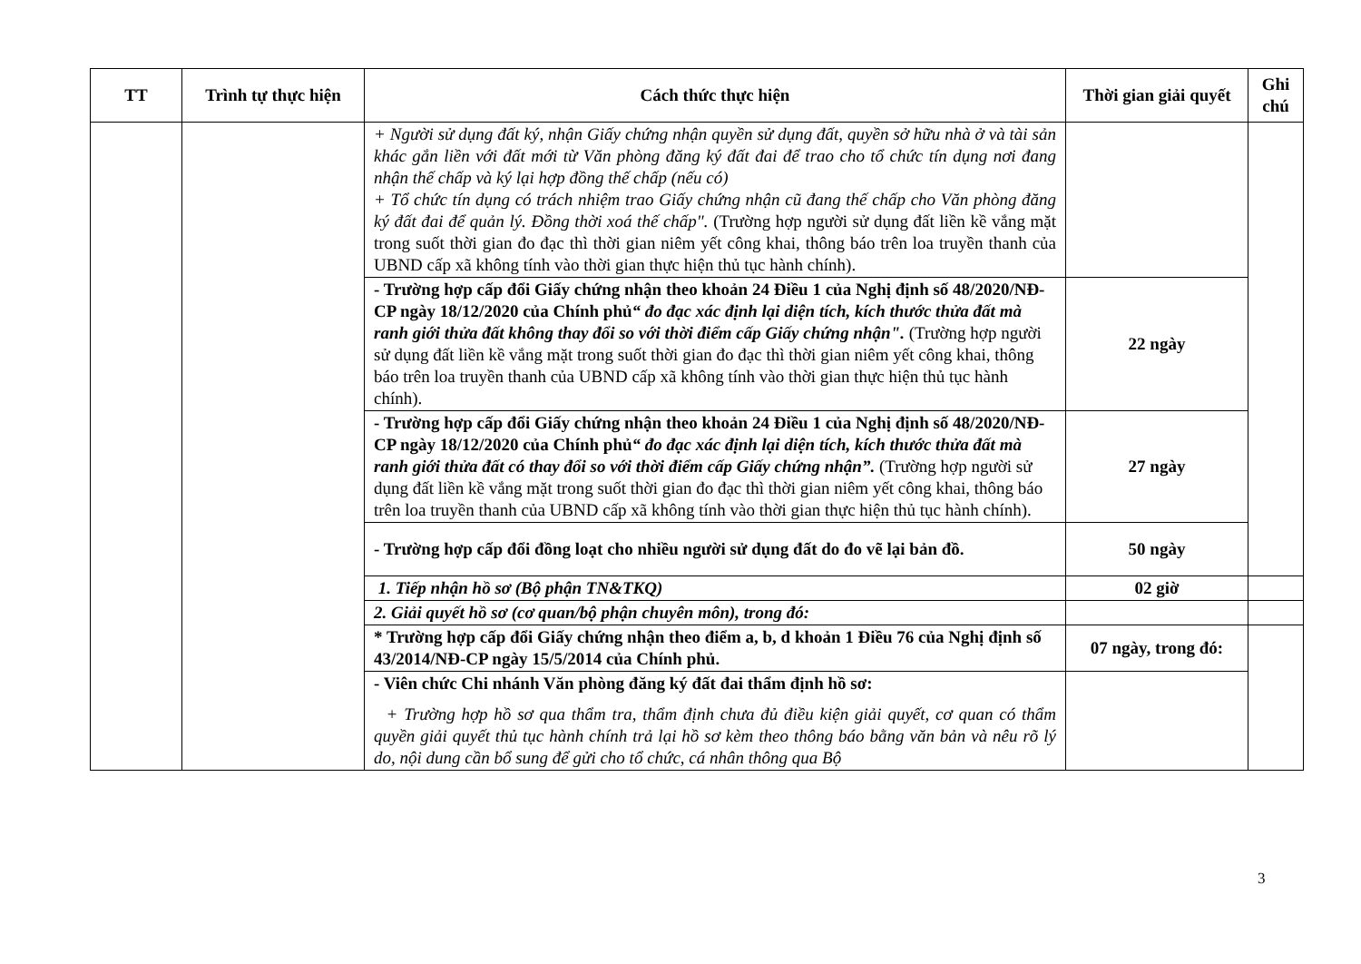| TT | Trình tự thực hiện | Cách thức thực hiện | Thời gian giải quyết | Ghi chú |
| --- | --- | --- | --- | --- |
| | | + Người sử dụng đất ký, nhận Giấy chứng nhận quyền sử dụng đất, quyền sở hữu nhà ở và tài sản khác gắn liền với đất mới từ Văn phòng đăng ký đất đai để trao cho tổ chức tín dụng nơi đang nhận thế chấp và ký lại hợp đồng thế chấp (nếu có) + Tổ chức tín dụng có trách nhiệm trao Giấy chứng nhận cũ đang thế chấp cho Văn phòng đăng ký đất đai để quản lý. Đồng thời xoá thế chấp". (Trường hợp người sử dụng đất liền kề vắng mặt trong suốt thời gian đo đạc thì thời gian niêm yết công khai, thông báo trên loa truyền thanh của UBND cấp xã không tính vào thời gian thực hiện thủ tục hành chính). | | |
| | | - Trường hợp cấp đổi Giấy chứng nhận theo khoản 24 Điều 1 của Nghị định số 48/2020/NĐ-CP ngày 18/12/2020 của Chính phủ “ đo đạc xác định lại diện tích, kích thước thửa đất mà ranh giới thửa đất không thay đổi so với thời điểm cấp Giấy chứng nhận". (Trường hợp người sử dụng đất liền kề vắng mặt trong suốt thời gian đo đạc thì thời gian niêm yết công khai, thông báo trên loa truyền thanh của UBND cấp xã không tính vào thời gian thực hiện thủ tục hành chính). | 22 ngày | |
| | | - Trường hợp cấp đổi Giấy chứng nhận theo khoản 24 Điều 1 của Nghị định số 48/2020/NĐ-CP ngày 18/12/2020 của Chính phủ “ đo đạc xác định lại diện tích, kích thước thửa đất mà ranh giới thửa đất có thay đổi so với thời điểm cấp Giấy chứng nhận”. (Trường hợp người sử dụng đất liền kề vắng mặt trong suốt thời gian đo đạc thì thời gian niêm yết công khai, thông báo trên loa truyền thanh của UBND cấp xã không tính vào thời gian thực hiện thủ tục hành chính). | 27 ngày | |
| | | - Trường hợp cấp đổi đồng loạt cho nhiều người sử dụng đất do đo vẽ lại bản đồ. | 50 ngày | |
| | | 1. Tiếp nhận hồ sơ (Bộ phận TN&TKQ) | 02 giờ | |
| | | 2. Giải quyết hồ sơ (cơ quan/bộ phận chuyên môn), trong đó: | | |
| | | * Trường hợp cấp đổi Giấy chứng nhận theo điểm a, b, d khoản 1 Điều 76 của Nghị định số 43/2014/NĐ-CP ngày 15/5/2014 của Chính phủ. | 07 ngày, trong đó: | |
| | | - Viên chức Chi nhánh Văn phòng đăng ký đất đai thẩm định hồ sơ: + Trường hợp hồ sơ qua thẩm tra, thẩm định chưa đủ điều kiện giải quyết, cơ quan có thẩm quyền giải quyết thủ tục hành chính trả lại hồ sơ kèm theo thông báo bằng văn bản và nêu rõ lý do, nội dung cần bổ sung để gửi cho tổ chức, cá nhân thông qua Bộ | | |
3